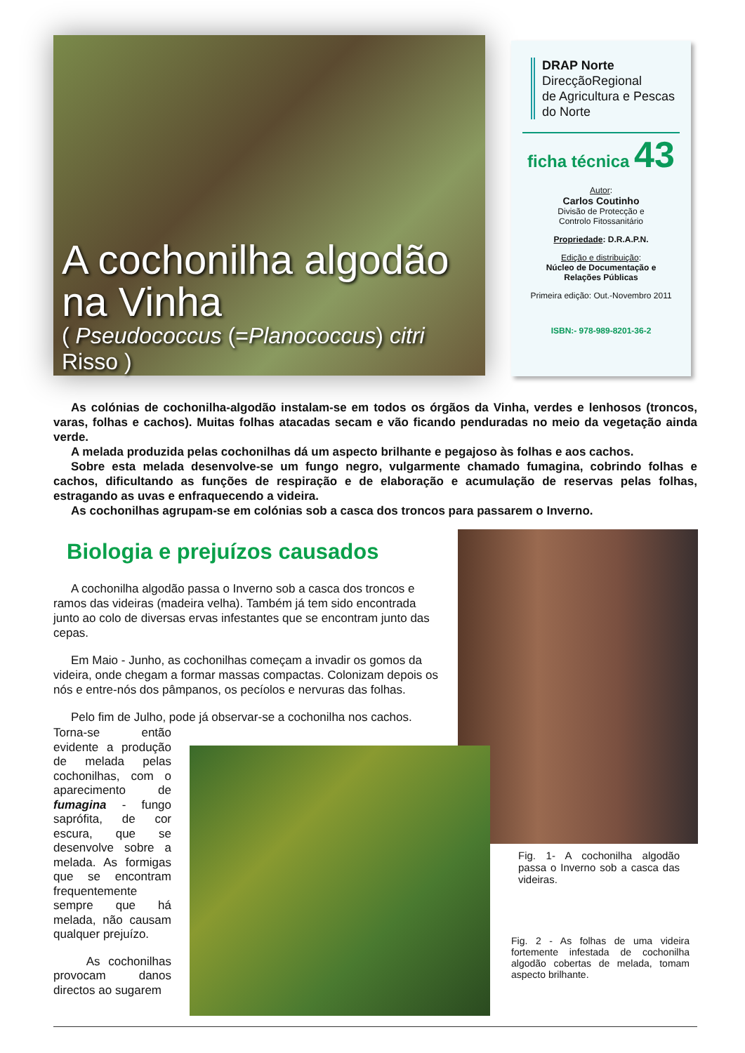A cochonilha algodão na Vinha
( Pseudococcus (=Planococcus) citri Risso )
DRAP Norte
DirecçãoRegional
de Agricultura e Pescas
do Norte
ficha técnica 43
Autor:
Carlos Coutinho
Divisão de Protecção e
Controlo Fitossanitário
Propriedade: D.R.A.P.N.
Edição e distribuição:
Núcleo de Documentação e
Relações Públicas
Primeira edição: Out.-Novembro 2011
ISBN:- 978-989-8201-36-2
As colónias de cochonilha-algodão instalam-se em todos os órgãos da Vinha, verdes e lenhosos (troncos, varas, folhas e cachos). Muitas folhas atacadas secam e vão ficando penduradas no meio da vegetação ainda verde.
A melada produzida pelas cochonilhas dá um aspecto brilhante e pegajoso às folhas e aos cachos.
Sobre esta melada desenvolve-se um fungo negro, vulgarmente chamado fumagina, cobrindo folhas e cachos, dificultando as funções de respiração e de elaboração e acumulação de reservas pelas folhas, estragando as uvas e enfraquecendo a videira.
As cochonilhas agrupam-se em colónias sob a casca dos troncos para passarem o Inverno.
Biologia e prejuízos causados
A cochonilha algodão passa o Inverno sob a casca dos troncos e ramos das videiras (madeira velha). Também já tem sido encontrada junto ao colo de diversas ervas infestantes que se encontram junto das cepas.
Em Maio - Junho, as cochonilhas começam a invadir os gomos da videira, onde chegam a formar massas compactas. Colonizam depois os nós e entre-nós dos pâmpanos, os pecíolos e nervuras das folhas.
Pelo fim de Julho, pode já observar-se a cochonilha nos cachos.
Torna-se então evidente a produção de melada pelas cochonilhas, com o aparecimento de fumagina - fungo saprófita, de cor escura, que se desenvolve sobre a melada. As formigas que se encontram frequentemente sempre que há melada, não causam qualquer prejuízo.
As cochonilhas provocam danos directos ao sugarem
Fig. 1- A cochonilha algodão passa o Inverno sob a casca das videiras.
Fig. 2 - As folhas de uma videira fortemente infestada de cochonilha algodão cobertas de melada, tomam aspecto brilhante.